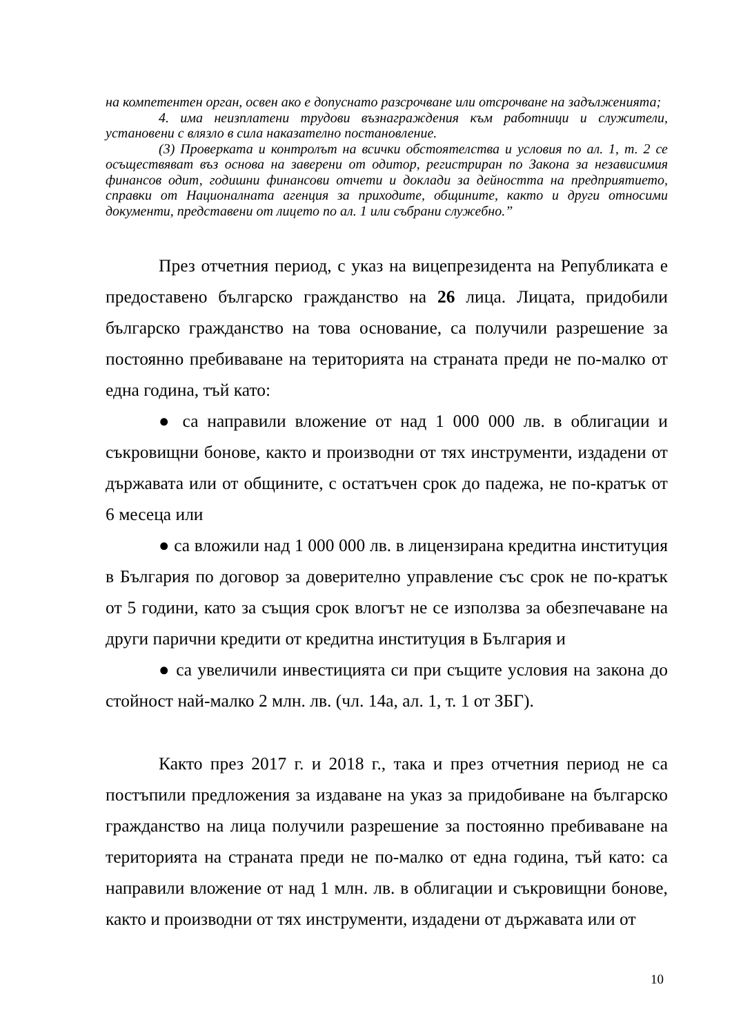на компетентен орган, освен ако е допуснато разсрочване или отсрочване на задълженията;
4. има неизплатени трудови възнаграждения към работници и служители, установени с влязло в сила наказателно постановление.
(3) Проверката и контролът на всички обстоятелства и условия по ал. 1, т. 2 се осъществяват въз основа на заверени от одитор, регистриран по Закона за независимия финансов одит, годишни финансови отчети и доклади за дейността на предприятието, справки от Националната агенция за приходите, общините, както и други относими документи, представени от лицето по ал. 1 или събрани служебно.”
През отчетния период, с указ на вицепрезидента на Републиката е предоставено българско гражданство на 26 лица. Лицата, придобили българско гражданство на това основание, са получили разрешение за постоянно пребиваване на територията на страната преди не по-малко от една година, тъй като:
● са направили вложение от над 1 000 000 лв. в облигации и съкровищни бонове, както и производни от тях инструменти, издадени от държавата или от общините, с остатъчен срок до падежа, не по-кратък от 6 месеца или
● са вложили над 1 000 000 лв. в лицензирана кредитна институция в България по договор за доверително управление със срок не по-кратък от 5 години, като за същия срок влогът не се използва за обезпечаване на други парични кредити от кредитна институция в България и
● са увеличили инвестицията си при същите условия на закона до стойност най-малко 2 млн. лв. (чл. 14а, ал. 1, т. 1 от ЗБГ).
Както през 2017 г. и 2018 г., така и през отчетния период не са постъпили предложения за издаване на указ за придобиване на българско гражданство на лица получили разрешение за постоянно пребиваване на територията на страната преди не по-малко от една година, тъй като: са направили вложение от над 1 млн. лв. в облигации и съкровищни бонове, както и производни от тях инструменти, издадени от държавата или от
10